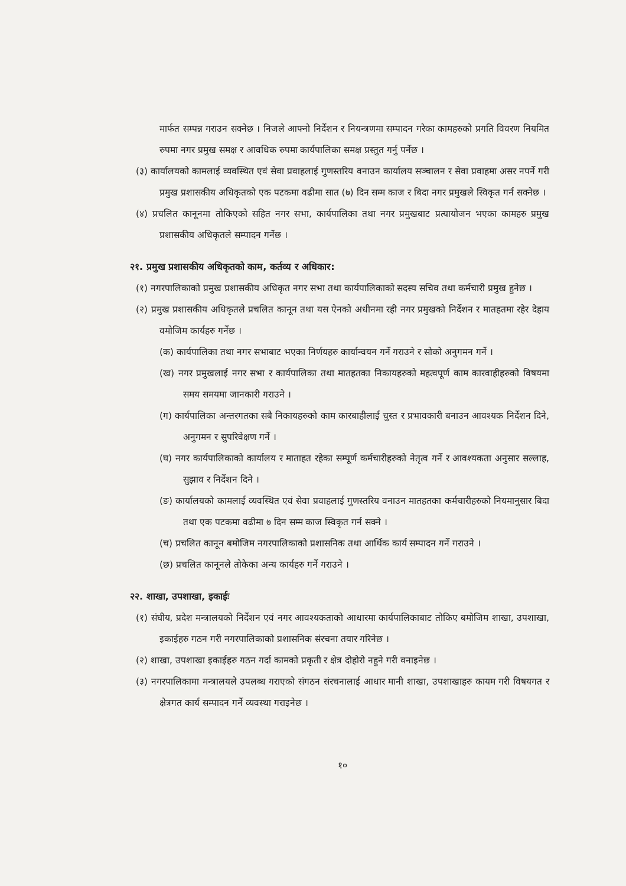मार्फत सम्पन्न गराउन सक्नेछ । निजले आफ्नो निर्देशन र नियन्त्रणमा सम्पादन गरेका कामहरुको प्रगति विवरण नियमित रुपमा नगर प्रमुख समक्ष र आवधिक रुपमा कार्यपालिका समक्ष प्रस्तुत गर्नु पर्नेछ ।
(३) कार्यालयको कामलाई व्यवस्थित एवं सेवा प्रवाहलाई गुणस्तरिय वनाउन कार्यालय सञ्चालन र सेवा प्रवाहमा असर नपर्ने गरी प्रमुख प्रशासकीय अधिकृतको एक पटकमा वढीमा सात (७) दिन सम्म काज र बिदा नगर प्रमुखले स्विकृत गर्न सक्नेछ ।
(४) प्रचलित कानूनमा तोकिएको सहित नगर सभा, कार्यपालिका तथा नगर प्रमुखबाट प्रत्यायोजन भएका कामहरु प्रमुख प्रशासकीय अधिकृतले सम्पादन गर्नेछ ।
२१. प्रमुख प्रशासकीय अधिकृतको काम, कर्तव्य र अधिकार:
(१) नगरपालिकाको प्रमुख प्रशासकीय अधिकृत नगर सभा तथा कार्यपालिकाको सदस्य सचिव तथा कर्मचारी प्रमुख हुनेछ ।
(२) प्रमुख प्रशासकीय अधिकृतले प्रचलित कानून तथा यस ऐनको अधीनमा रही नगर प्रमुखको निर्देशन र मातहतमा रहेर देहाय वमोजिम कार्यहरु गर्नेछ ।
(क) कार्यपालिका तथा नगर सभाबाट भएका निर्णयहरु कार्यान्वयन गर्ने गराउने र सोको अनुगमन गर्ने ।
(ख) नगर प्रमुखलाई नगर सभा र कार्यपालिका तथा मातहतका निकायहरुको महत्वपूर्ण काम कारवाहीहरुको विषयमा समय समयमा जानकारी गराउने ।
(ग) कार्यपालिका अन्तरगतका सबै निकायहरुको काम कारबाहीलाई चुस्त र प्रभावकारी बनाउन आवश्यक निर्देशन दिने, अनुगमन र सुपरिवेक्षण गर्ने ।
(घ) नगर कार्यपालिकाको कार्यालय र माताहत रहेका सम्पूर्ण कर्मचारीहरुको नेतृत्व गर्ने र आवश्यकता अनुसार सल्लाह, सुझाव र निर्देशन दिने ।
(ङ) कार्यालयको कामलाई व्यवस्थित एवं सेवा प्रवाहलाई गुणस्तरिय वनाउन मातहतका कर्मचारीहरुको नियमानुसार बिदा तथा एक पटकमा वढीमा ७ दिन सम्म काज स्विकृत गर्न सक्ने ।
(च) प्रचलित कानून बमोजिम नगरपालिकाको प्रशासनिक तथा आर्थिक कार्य सम्पादन गर्ने गराउने ।
(छ) प्रचलित कानूनले तोकेका अन्य कार्यहरु गर्ने गराउने ।
२२. शाखा, उपशाखा, इकाईः
(१) संघीय, प्रदेश मन्त्रालयको निर्देशन एवं नगर आवश्यकताको आधारमा कार्यपालिकाबाट तोकिए बमोजिम शाखा, उपशाखा, इकाईहरु गठन गरी नगरपालिकाको प्रशासनिक संरचना तयार गरिनेछ ।
(२) शाखा, उपशाखा इकाईहरु गठन गर्दा कामको प्रकृती र क्षेत्र दोहोरो नहुने गरी वनाइनेछ ।
(३) नगरपालिकामा मन्त्रालयले उपलब्ध गराएको संगठन संरचनालाई आधार मानी शाखा, उपशाखाहरु कायम गरी विषयगत र क्षेत्रगत कार्य सम्पादन गर्ने व्यवस्था गराइनेछ ।
१०